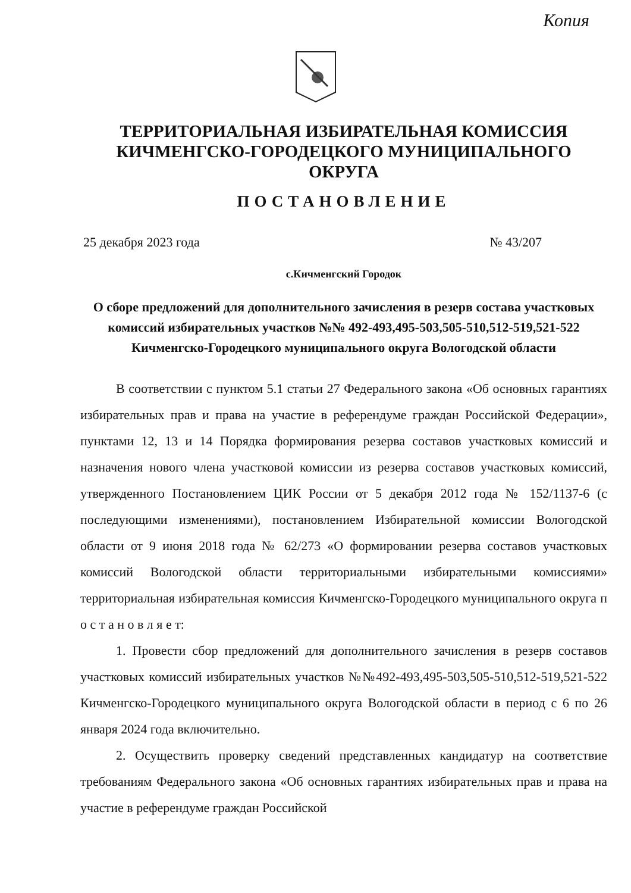Копия
ТЕРРИТОРИАЛЬНАЯ ИЗБИРАТЕЛЬНАЯ КОМИССИЯ
КИЧМЕНГСКО-ГОРОДЕЦКОГО МУНИЦИПАЛЬНОГО ОКРУГА
ПОСТАНОВЛЕНИЕ
25 декабря 2023 года № 43/207
с.Кичменгский Городок
О сборе предложений для дополнительного зачисления в резерв состава участковых комиссий избирательных участков №№ 492-493,495-503,505-510,512-519,521-522 Кичменгско-Городецкого муниципального округа Вологодской области
В соответствии с пунктом 5.1 статьи 27 Федерального закона «Об основных гарантиях избирательных прав и права на участие в референдуме граждан Российской Федерации», пунктами 12, 13 и 14 Порядка формирования резерва составов участковых комиссий и назначения нового члена участковой комиссии из резерва составов участковых комиссий, утвержденного Постановлением ЦИК России от 5 декабря 2012 года № 152/1137-6 (с последующими изменениями), постановлением Избирательной комиссии Вологодской области от 9 июня 2018 года № 62/273 «О формировании резерва составов участковых комиссий Вологодской области территориальными избирательными комиссиями» территориальная избирательная комиссия Кичменгско-Городецкого муниципального округа п о с т а н о в л я е т:
1. Провести сбор предложений для дополнительного зачисления в резерв составов участковых комиссий избирательных участков №№492-493,495-503,505-510,512-519,521-522 Кичменгско-Городецкого муниципального округа Вологодской области в период с 6 по 26 января 2024 года включительно.
2. Осуществить проверку сведений представленных кандидатур на соответствие требованиям Федерального закона «Об основных гарантиях избирательных прав и права на участие в референдуме граждан Российской